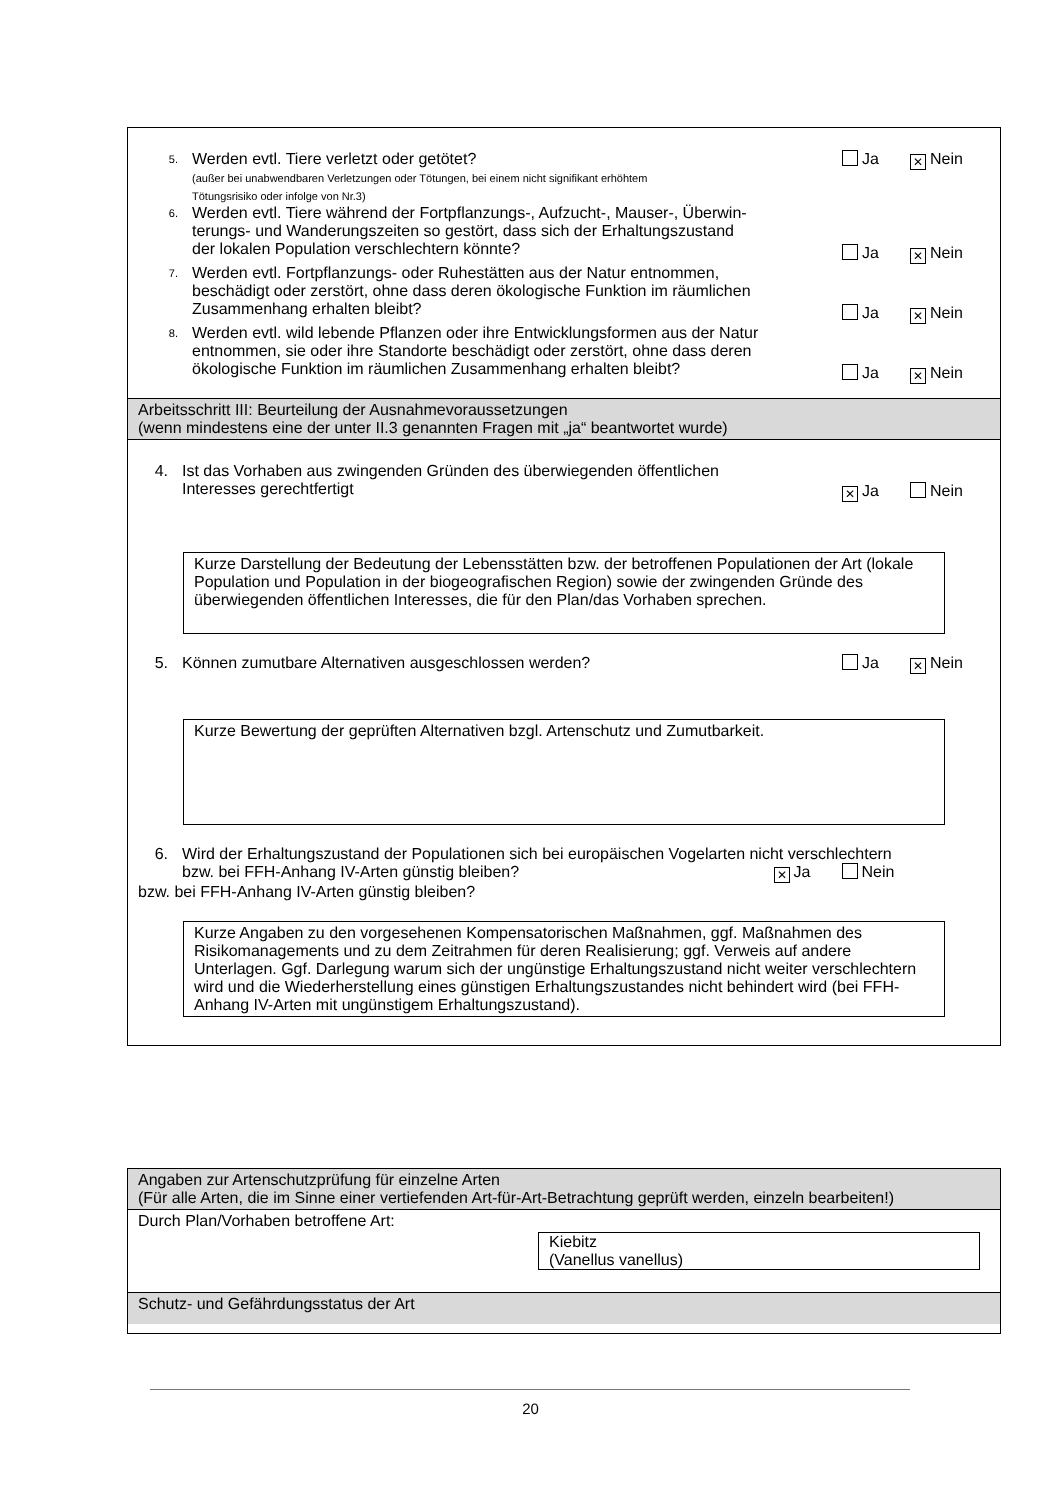5.
Werden evtl. Tiere verletzt oder getötet?
(außer bei unabwendbaren Verletzungen oder Tötungen, bei einem nicht signifikant erhöhtem
Tötungsrisiko oder infolge von Nr.3)
Ja ✕ Nein
6.
Werden evtl. Tiere während der Fortpflanzungs-, Aufzucht-, Mauser-, Überwin-
terungs- und Wanderungszeiten so gestört, dass sich der Erhaltungszustand
der lokalen Population verschlechtern könnte?
Ja ✕ Nein
7.
Werden evtl. Fortpflanzungs- oder Ruhestätten aus der Natur entnommen,
beschädigt oder zerstört, ohne dass deren ökologische Funktion im räumlichen
Zusammenhang erhalten bleibt?
Ja ✕ Nein
8.
Werden evtl. wild lebende Pflanzen oder ihre Entwicklungsformen aus der Natur
entnommen, sie oder ihre Standorte beschädigt oder zerstört, ohne dass deren
ökologische Funktion im räumlichen Zusammenhang erhalten bleibt?
Ja ✕ Nein
Arbeitsschritt III: Beurteilung der Ausnahmevoraussetzungen
(wenn mindestens eine der unter II.3 genannten Fragen mit „ja“ beantwortet wurde)
4. Ist das Vorhaben aus zwingenden Gründen des überwiegenden öffentlichen
Interesses gerechtfertigt
✕ Ja Nein
Kurze Darstellung der Bedeutung der Lebensstätten bzw. der betroffenen Populationen der Art (lokale Population und Population in der biogeografischen Region) sowie der zwingenden Gründe des überwiegenden öffentlichen Interesses, die für den Plan/das Vorhaben sprechen.
5. Können zumutbare Alternativen ausgeschlossen werden?
Ja ✕ Nein
Kurze Bewertung der geprüften Alternativen bzgl. Artenschutz und Zumutbarkeit.
6. Wird der Erhaltungszustand der Populationen sich bei europäischen Vogelarten nicht verschlechtern
bzw. bei FFH-Anhang IV-Arten günstig bleiben? ✕ Ja Nein
bzw. bei FFH-Anhang IV-Arten günstig bleiben?
Kurze Angaben zu den vorgesehenen Kompensatorischen Maßnahmen, ggf. Maßnahmen des Risikomanagements und zu dem Zeitrahmen für deren Realisierung; ggf. Verweis auf andere Unterlagen. Ggf. Darlegung warum sich der ungünstige Erhaltungszustand nicht weiter verschlechtern wird und die Wiederherstellung eines günstigen Erhaltungszustandes nicht behindert wird (bei FFH-Anhang IV-Arten mit ungünstigem Erhaltungszustand).
Angaben zur Artenschutzprüfung für einzelne Arten
(Für alle Arten, die im Sinne einer vertiefenden Art-für-Art-Betrachtung geprüft werden, einzeln bearbeiten!)
Durch Plan/Vorhaben betroffene Art:
Kiebitz
(Vanellus vanellus)
Schutz- und Gefährdungsstatus der Art
20